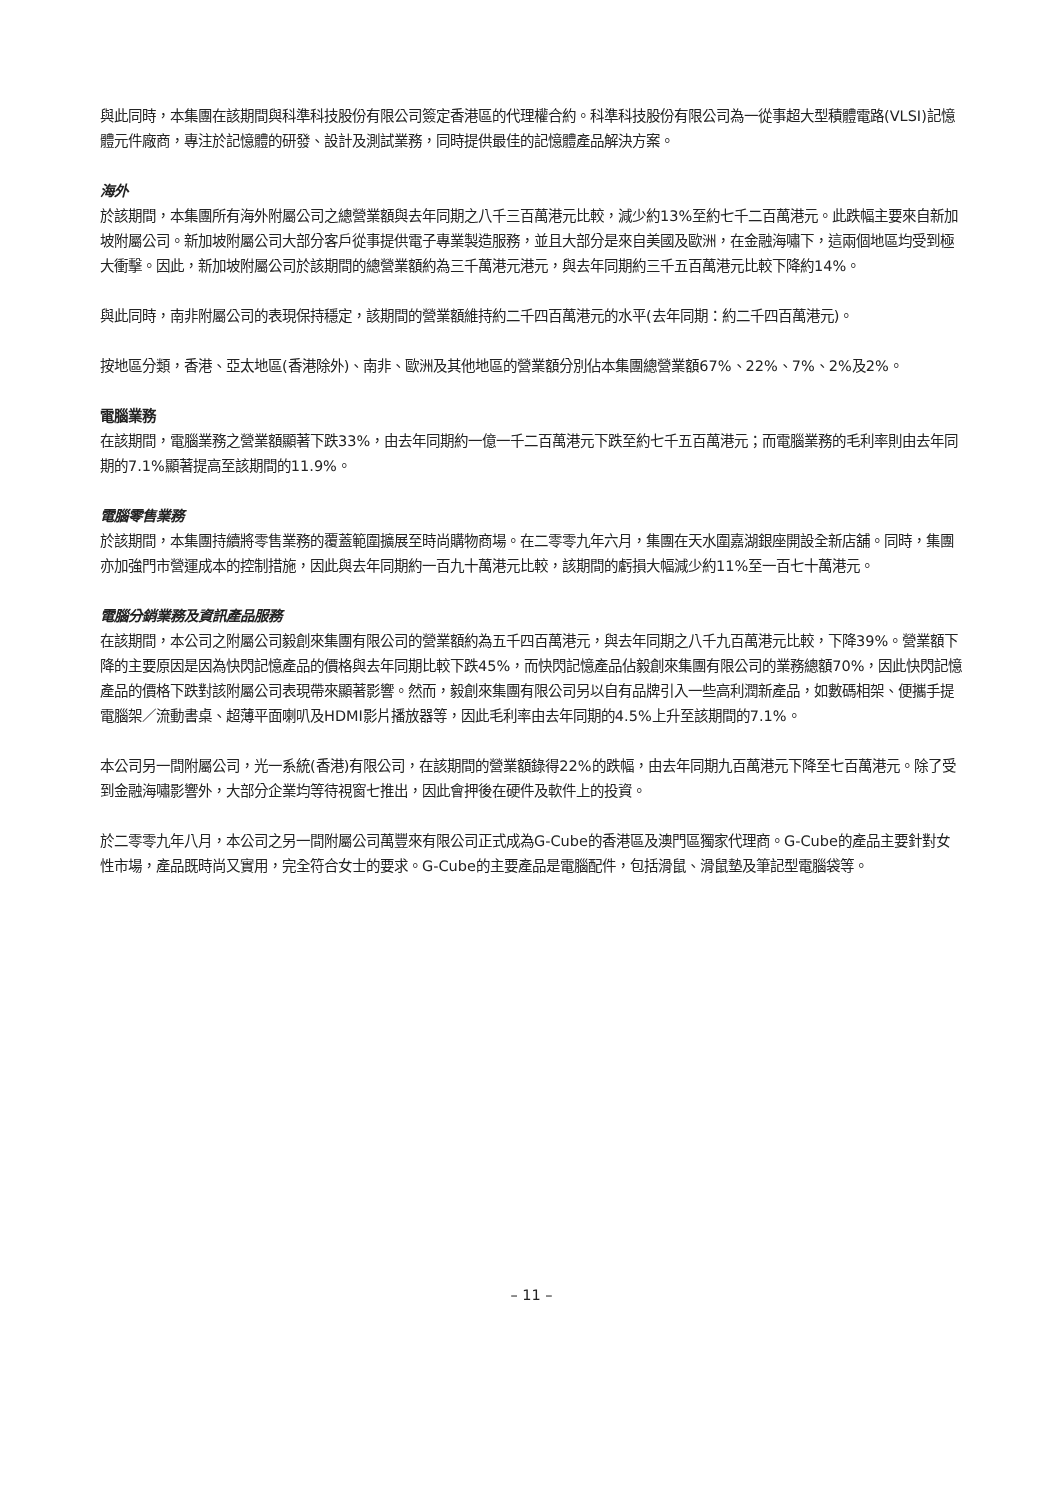與此同時，本集團在該期間與科準科技股份有限公司簽定香港區的代理權合約。科準科技股份有限公司為一從事超大型積體電路(VLSI)記憶體元件廠商，專注於記憶體的研發、設計及測試業務，同時提供最佳的記憶體產品解決方案。
海外
於該期間，本集團所有海外附屬公司之總營業額與去年同期之八千三百萬港元比較，減少約13%至約七千二百萬港元。此跌幅主要來自新加坡附屬公司。新加坡附屬公司大部分客戶從事提供電子專業製造服務，並且大部分是來自美國及歐洲，在金融海嘯下，這兩個地區均受到極大衝擊。因此，新加坡附屬公司於該期間的總營業額約為三千萬港元港元，與去年同期約三千五百萬港元比較下降約14%。
與此同時，南非附屬公司的表現保持穩定，該期間的營業額維持約二千四百萬港元的水平(去年同期：約二千四百萬港元)。
按地區分類，香港、亞太地區(香港除外)、南非、歐洲及其他地區的營業額分別佔本集團總營業額67%、22%、7%、2%及2%。
電腦業務
在該期間，電腦業務之營業額顯著下跌33%，由去年同期約一億一千二百萬港元下跌至約七千五百萬港元；而電腦業務的毛利率則由去年同期的7.1%顯著提高至該期間的11.9%。
電腦零售業務
於該期間，本集團持續將零售業務的覆蓋範圍擴展至時尚購物商場。在二零零九年六月，集團在天水圍嘉湖銀座開設全新店舖。同時，集團亦加強門市營運成本的控制措施，因此與去年同期約一百九十萬港元比較，該期間的虧損大幅減少約11%至一百七十萬港元。
電腦分銷業務及資訊產品服務
在該期間，本公司之附屬公司毅創來集團有限公司的營業額約為五千四百萬港元，與去年同期之八千九百萬港元比較，下降39%。營業額下降的主要原因是因為快閃記憶產品的價格與去年同期比較下跌45%，而快閃記憶產品佔毅創來集團有限公司的業務總額70%，因此快閃記憶產品的價格下跌對該附屬公司表現帶來顯著影響。然而，毅創來集團有限公司另以自有品牌引入一些高利潤新產品，如數碼相架、便攜手提電腦架／流動書桌、超薄平面喇叭及HDMI影片播放器等，因此毛利率由去年同期的4.5%上升至該期間的7.1%。
本公司另一間附屬公司，光一系統(香港)有限公司，在該期間的營業額錄得22%的跌幅，由去年同期九百萬港元下降至七百萬港元。除了受到金融海嘯影響外，大部分企業均等待視窗七推出，因此會押後在硬件及軟件上的投資。
於二零零九年八月，本公司之另一間附屬公司萬豐來有限公司正式成為G-Cube的香港區及澳門區獨家代理商。G-Cube的產品主要針對女性市場，產品既時尚又實用，完全符合女士的要求。G-Cube的主要產品是電腦配件，包括滑鼠、滑鼠墊及筆記型電腦袋等。
– 11 –